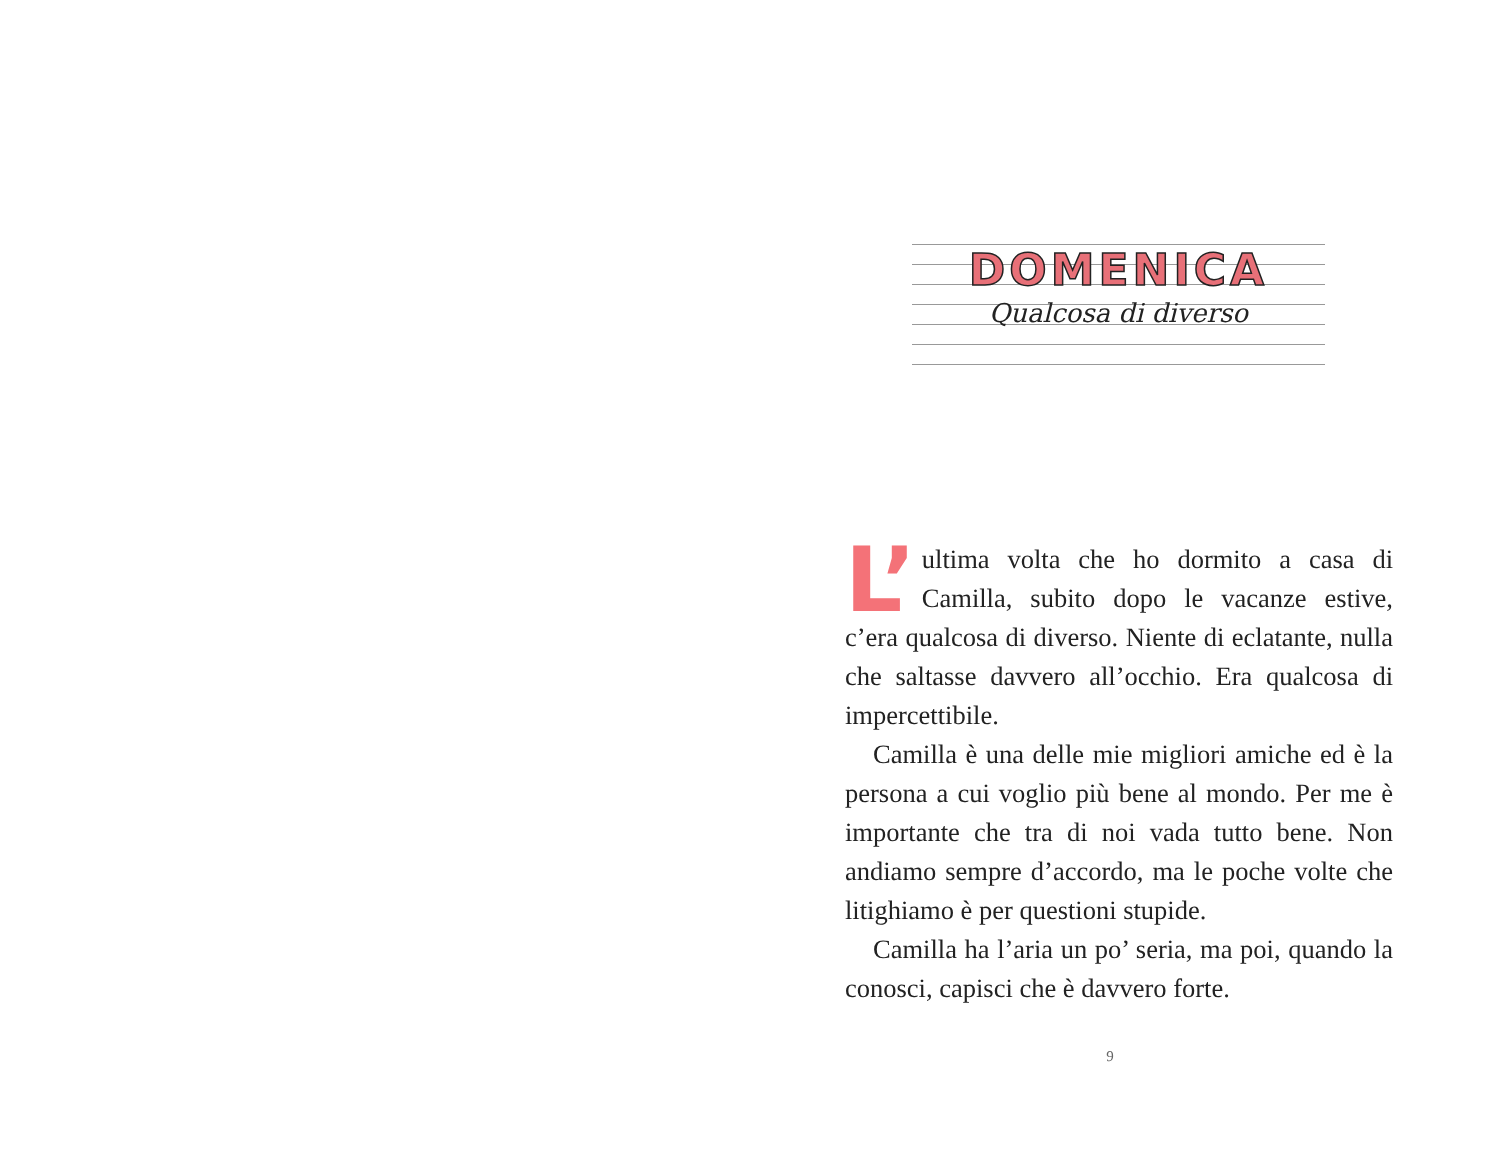DOMENICA
Qualcosa di diverso
L’ ultima volta che ho dormito a casa di Camilla, subito dopo le vacanze estive, c’era qualcosa di diverso. Niente di eclatante, nulla che saltasse davvero all’occhio. Era qualcosa di impercettibile.
Camilla è una delle mie migliori amiche ed è la persona a cui voglio più bene al mondo. Per me è importante che tra di noi vada tutto bene. Non andiamo sempre d’accordo, ma le poche volte che litighiamo è per questioni stupide.
Camilla ha l’aria un po’ seria, ma poi, quando la conosci, capisci che è davvero forte.
9